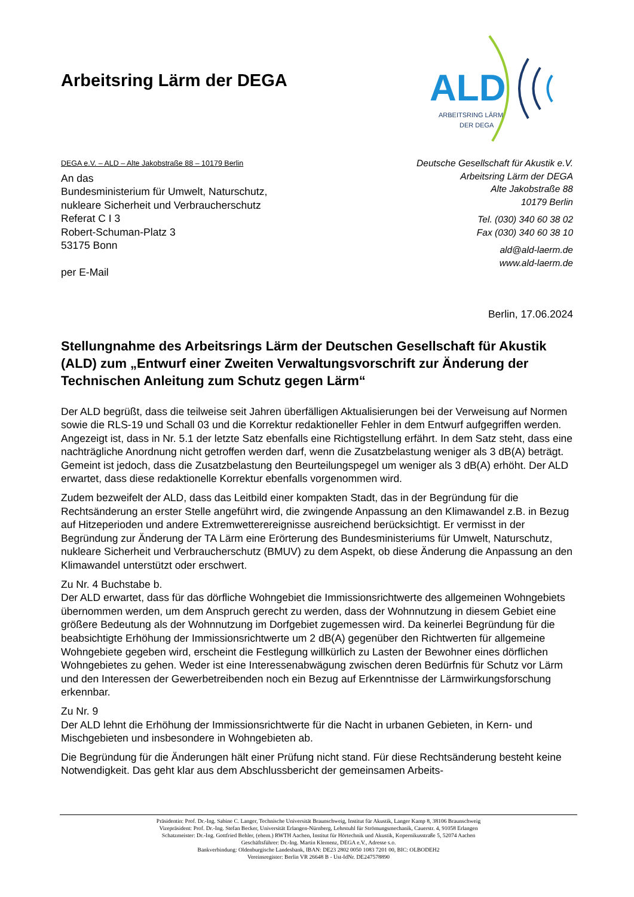Arbeitsring Lärm der DEGA
ALD
ARBEITSRING LÄRM
DER DEGA
DEGA e.V. – ALD – Alte Jakobstraße 88 – 10179 Berlin
An das
Bundesministerium für Umwelt, Naturschutz,
nukleare Sicherheit und Verbraucherschutz
Referat C I 3
Robert-Schuman-Platz 3
53175 Bonn
per E-Mail
Deutsche Gesellschaft für Akustik e.V.
Arbeitsring Lärm der DEGA
Alte Jakobstraße 88
10179 Berlin
Tel. (030) 340 60 38 02
Fax (030) 340 60 38 10
ald@ald-laerm.de
www.ald-laerm.de
Berlin, 17.06.2024
Stellungnahme des Arbeitsrings Lärm der Deutschen Gesellschaft für Akustik (ALD) zum „Entwurf einer Zweiten Verwaltungsvorschrift zur Änderung der Technischen Anleitung zum Schutz gegen Lärm“
Der ALD begrüßt, dass die teilweise seit Jahren überfälligen Aktualisierungen bei der Verweisung auf Normen sowie die RLS-19 und Schall 03 und die Korrektur redaktioneller Fehler in dem Entwurf aufgegriffen werden. Angezeigt ist, dass in Nr. 5.1 der letzte Satz ebenfalls eine Richtigstellung erfährt. In dem Satz steht, dass eine nachträgliche Anordnung nicht getroffen werden darf, wenn die Zusatzbelastung weniger als 3 dB(A) beträgt. Gemeint ist jedoch, dass die Zusatzbelastung den Beurteilungspegel um weniger als 3 dB(A) erhöht. Der ALD erwartet, dass diese redaktionelle Korrektur ebenfalls vorgenommen wird.
Zudem bezweifelt der ALD, dass das Leitbild einer kompakten Stadt, das in der Begründung für die Rechtsänderung an erster Stelle angeführt wird, die zwingende Anpassung an den Klimawandel z.B. in Bezug auf Hitzeperioden und andere Extremwetterereignisse ausreichend berücksichtigt. Er vermisst in der Begründung zur Änderung der TA Lärm eine Erörterung des Bundesministeriums für Umwelt, Naturschutz, nukleare Sicherheit und Verbraucherschutz (BMUV) zu dem Aspekt, ob diese Änderung die Anpassung an den Klimawandel unterstützt oder erschwert.
Zu Nr. 4 Buchstabe b.
Der ALD erwartet, dass für das dörfliche Wohngebiet die Immissionsrichtwerte des allgemeinen Wohngebiets übernommen werden, um dem Anspruch gerecht zu werden, dass der Wohnnutzung in diesem Gebiet eine größere Bedeutung als der Wohnnutzung im Dorfgebiet zugemessen wird. Da keinerlei Begründung für die beabsichtigte Erhöhung der Immissionsrichtwerte um 2 dB(A) gegenüber den Richtwerten für allgemeine Wohngebiete gegeben wird, erscheint die Festlegung willkürlich zu Lasten der Bewohner eines dörflichen Wohngebietes zu gehen. Weder ist eine Interessenabwägung zwischen deren Bedürfnis für Schutz vor Lärm und den Interessen der Gewerbetreibenden noch ein Bezug auf Erkenntnisse der Lärmwirkungsforschung erkennbar.
Zu Nr. 9
Der ALD lehnt die Erhöhung der Immissionsrichtwerte für die Nacht in urbanen Gebieten, in Kern- und Mischgebieten und insbesondere in Wohngebieten ab.
Die Begründung für die Änderungen hält einer Prüfung nicht stand. Für diese Rechtsänderung besteht keine Notwendigkeit. Das geht klar aus dem Abschlussbericht der gemeinsamen Arbeits-
Präsidentin: Prof. Dr.-Ing. Sabine C. Langer, Technische Universität Braunschweig, Institut für Akustik, Langer Kamp 8, 38106 Braunschweig
Vizepräsident: Prof. Dr.-Ing. Stefan Becker, Universität Erlangen-Nürnberg, Lehrstuhl für Strömungsmechanik, Cauerstr. 4, 91058 Erlangen
Schatzmeister: Dr.-Ing. Gottfried Behler, (ehem.) RWTH Aachen, Institut für Hörtechnik und Akustik, Kopernikusstraße 5, 52074 Aachen
Geschäftsführer: Dr.-Ing. Martin Klemenz, DEGA e.V., Adresse s.o.
Bankverbindung: Oldenburgische Landesbank, IBAN: DE23 2802 0050 1083 7201 00, BIC: OLBODEH2
Vereinsregister: Berlin VR 26648 B - Ust-IdNr. DE247578890